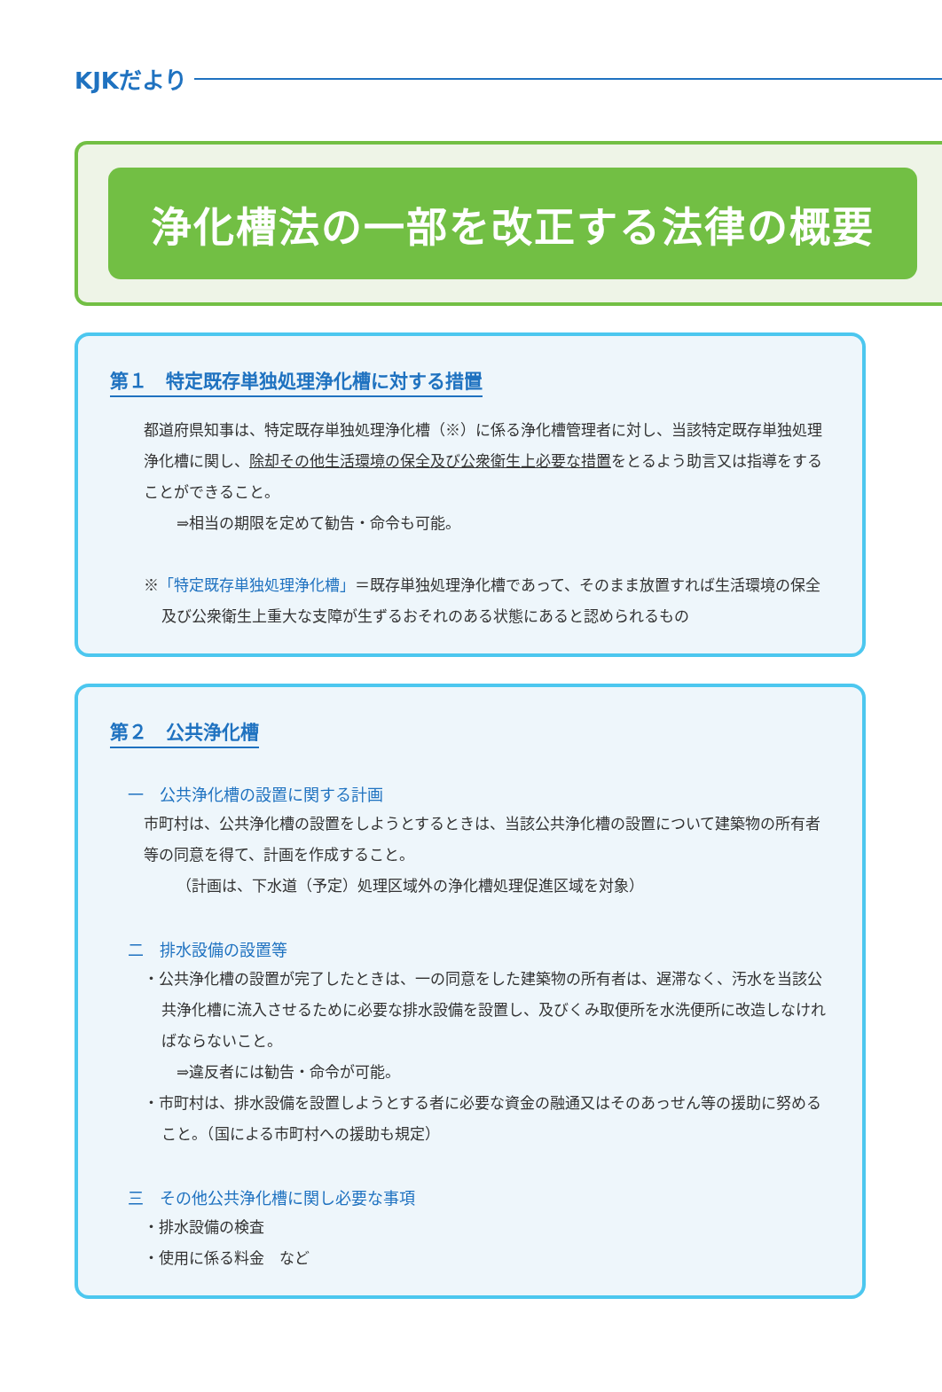KJKだより
浄化槽法の一部を改正する法律の概要
第１　特定既存単独処理浄化槽に対する措置
都道府県知事は、特定既存単独処理浄化槽（※）に係る浄化槽管理者に対し、当該特定既存単独処理浄化槽に関し、除却その他生活環境の保全及び公衆衛生上必要な措置をとるよう助言又は指導をすることができること。
⇒相当の期限を定めて勧告・命令も可能。
※「特定既存単独処理浄化槽」＝既存単独処理浄化槽であって、そのまま放置すれば生活環境の保全及び公衆衛生上重大な支障が生ずるおそれのある状態にあると認められるもの
第２　公共浄化槽
一　公共浄化槽の設置に関する計画
市町村は、公共浄化槽の設置をしようとするときは、当該公共浄化槽の設置について建築物の所有者等の同意を得て、計画を作成すること。
（計画は、下水道（予定）処理区域外の浄化槽処理促進区域を対象）
二　排水設備の設置等
・公共浄化槽の設置が完了したときは、一の同意をした建築物の所有者は、遅滞なく、汚水を当該公共浄化槽に流入させるために必要な排水設備を設置し、及びくみ取便所を水洗便所に改造しなければならないこと。
⇒違反者には勧告・命令が可能。
・市町村は、排水設備を設置しようとする者に必要な資金の融通又はそのあっせん等の援助に努めること。（国による市町村への援助も規定）
三　その他公共浄化槽に関し必要な事項
・排水設備の検査
・使用に係る料金　など